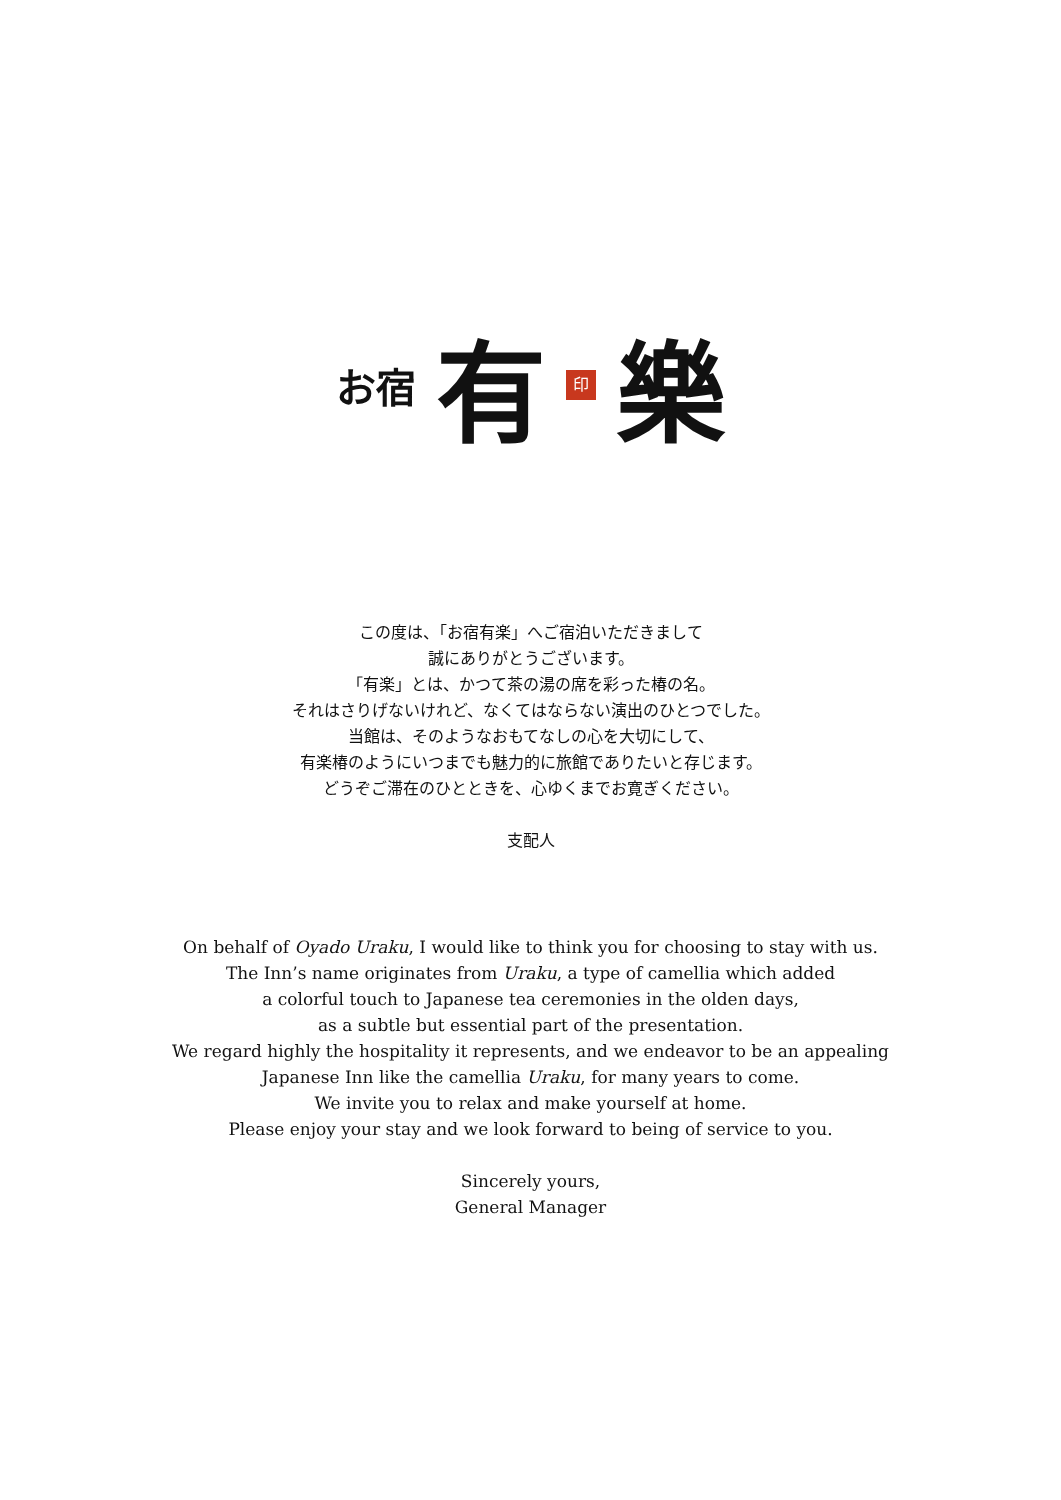お宿 有 印 樂
この度は、「お宿有楽」へご宿泊いただきまして
誠にありがとうございます。
「有楽」とは、かつて茶の湯の席を彩った椿の名。
それはさりげないけれど、なくてはならない演出のひとつでした。
当館は、そのようなおもてなしの心を大切にして、
有楽椿のようにいつまでも魅力的に旅館でありたいと存じます。
どうぞご滞在のひとときを、心ゆくまでお寛ぎください。
支配人
On behalf of Oyado Uraku, I would like to think you for choosing to stay with us.
The Inn’s name originates from Uraku, a type of camellia which added
a colorful touch to Japanese tea ceremonies in the olden days,
as a subtle but essential part of the presentation.
We regard highly the hospitality it represents, and we endeavor to be an appealing
Japanese Inn like the camellia Uraku, for many years to come.
We invite you to relax and make yourself at home.
Please enjoy your stay and we look forward to being of service to you.
Sincerely yours,
General Manager